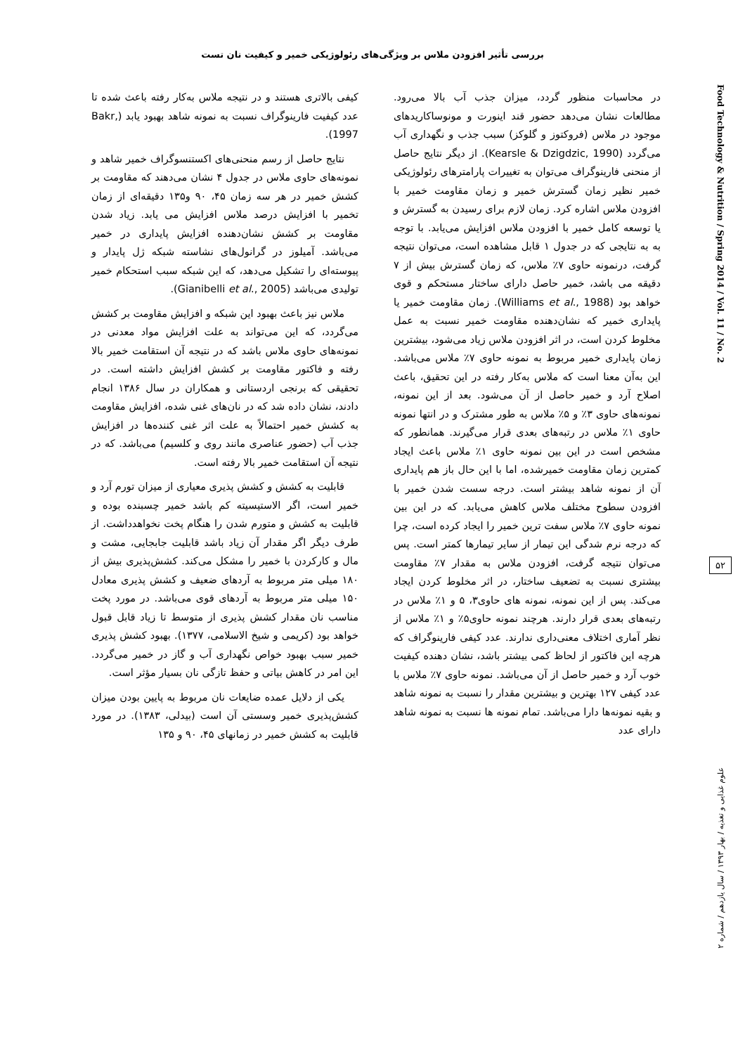بررسی تأثیر افزودن ملاس بر ویژگی‌های رئولوژیکی خمیر و کیفیت نان تست
Food Technology & Nutrition / Spring 2014 / Vol. 11 / No. 2
۵۲
علوم غذایی و تغذیه / بهار ۱۳۹۳ / سال یازدهم / شماره ۲
در محاسبات منظور گردد، میزان جذب آب بالا می‌رود. مطالعات نشان می‌دهد حضور قند اینورت و مونوساکاریدهای موجود در ملاس (فروکتوز و گلوکز) سبب جذب و نگهداری آب می‌گردد (Kearsle & Dzigdzic, 1990). از دیگر نتایج حاصل از منحنی فارینوگراف می‌توان به تغییرات پارامترهای رئولوژیکی خمیر نظیر زمان گسترش خمیر و زمان مقاومت خمیر با افزودن ملاس اشاره کرد. زمان لازم برای رسیدن به گسترش و یا توسعه کامل خمیر با افزودن ملاس افزایش می‌یابد. با توجه به به نتایجی که در جدول ۱ قابل مشاهده است، می‌توان نتیجه گرفت، درنمونه حاوی ۷٪ ملاس، که زمان گسترش بیش از ۷ دقیقه می باشد، خمیر حاصل دارای ساختار مستحکم و قوی خواهد بود (Williams et al., 1988). زمان مقاومت خمیر یا پایداری خمیر که نشان‌دهنده مقاومت خمیر نسبت به عمل مخلوط کردن است، در اثر افزودن ملاس زیاد می‌شود، بیشترین زمان پایداری خمیر مربوط به نمونه حاوی ۷٪ ملاس می‌باشد. این به‌آن معنا است که ملاس به‌کار رفته در این تحقیق، باعث اصلاح آرد و خمیر حاصل از آن می‌شود. بعد از این نمونه، نمونه‌های حاوی ۳٪ و ۵٪ ملاس به طور مشترک و در انتها نمونه حاوی ۱٪ ملاس در رتبه‌های بعدی قرار می‌گیرند. همانطور که مشخص است در این بین نمونه حاوی ۱٪ ملاس باعث ایجاد کمترین زمان مقاومت خمیرشده، اما با این حال باز هم پایداری آن از نمونه شاهد بیشتر است. درجه سست شدن خمیر با افزودن سطوح مختلف ملاس کاهش می‌یابد. که در این بین نمونه حاوی ۷٪ ملاس سفت ترین خمیر را ایجاد کرده است، چرا که درجه نرم شدگی این تیمار از سایر تیمارها کمتر است. پس می‌توان نتیجه گرفت، افزودن ملاس به مقدار ۷٪ مقاومت بیشتری نسبت به تضعیف ساختار، در اثر مخلوط کردن ایجاد می‌کند. پس از این نمونه، نمونه های حاوی۳، ۵ و ۱٪ ملاس در رتبه‌های بعدی قرار دارند. هرچند نمونه حاوی۵٪ و ۱٪ ملاس از نظر آماری اختلاف معنی‌داری ندارند. عدد کیفی فارینوگراف که هرچه این فاکتور از لحاظ کمی بیشتر باشد، نشان دهنده کیفیت خوب آرد و خمیر حاصل از آن می‌باشد. نمونه حاوی ۷٪ ملاس با عدد کیفی ۱۲۷ بهترین و بیشترین مقدار را نسبت به نمونه شاهد و بقیه نمونه‌ها دارا می‌باشد. تمام نمونه ها نسبت به نمونه شاهد دارای عدد
کیفی بالاتری هستند و در نتیجه ملاس به‌کار رفته باعث شده تا عدد کیفیت فارینوگراف نسبت به نمونه شاهد بهبود یابد (Bakr, 1997).
نتایج حاصل از رسم منحنی‌های اکستنسوگراف خمیر شاهد و نمونه‌های حاوی ملاس در جدول ۴ نشان می‌دهند که مقاومت بر کشش خمیر در هر سه زمان ۴۵، ۹۰ و۱۳۵ دقیقه‌ای از زمان تخمیر با افزایش درصد ملاس افزایش می یابد. زیاد شدن مقاومت بر کشش نشان‌دهنده افزایش پایداری در خمیر می‌باشد. آمیلوز در گرانول‌های نشاسته شبکه ژل پایدار و پیوسته‌ای را تشکیل می‌دهد، که این شبکه سبب استحکام خمیر تولیدی می‌باشد (Gianibelli et al., 2005).
ملاس نیز باعث بهبود این شبکه و افزایش مقاومت بر کشش می‌گردد، که این می‌تواند به علت افزایش مواد معدنی در نمونه‌های حاوی ملاس باشد که در نتیجه آن استقامت خمیر بالا رفته و فاکتور مقاومت بر کشش افزایش داشته است. در تحقیقی که برنجی اردستانی و همکاران در سال ۱۳۸۶ انجام دادند، نشان داده شد که در نان‌های غنی شده، افزایش مقاومت به کشش خمیر احتمالاً به علت اثر غنی کننده‌ها در افزایش جذب آب (حضور عناصری مانند روی و کلسیم) می‌باشد. که در نتیجه آن استقامت خمیر بالا رفته است.
قابلیت به کشش و کشش پذیری معیاری از میزان تورم آرد و خمیر است، اگر الاستیسیته کم باشد خمیر چسبنده بوده و قابلیت به کشش و متورم شدن را هنگام پخت نخواهدداشت. از طرف دیگر اگر مقدار آن زیاد باشد قابلیت جابجایی، مشت و مال و کارکردن با خمیر را مشکل می‌کند. کشش‌پذیری بیش از ۱۸۰ میلی متر مربوط به آردهای ضعیف و کشش پذیری معادل ۱۵۰ میلی متر مربوط به آردهای قوی می‌باشد. در مورد پخت مناسب نان مقدار کشش پذیری از متوسط تا زیاد قابل قبول خواهد بود (کریمی و شیخ الاسلامی، ۱۳۷۷). بهبود کشش پذیری خمیر سبب بهبود خواص نگهداری آب و گاز در خمیر می‌گردد. این امر در کاهش بیاتی و حفظ تازگی نان بسیار مؤثر است.
یکی از دلایل عمده ضایعات نان مربوط به پایین بودن میزان کشش‌پذیری خمیر وسستی آن است (بیدلی، ۱۳۸۳). در مورد قابلیت به کشش خمیر در زمانهای ۴۵، ۹۰ و ۱۳۵